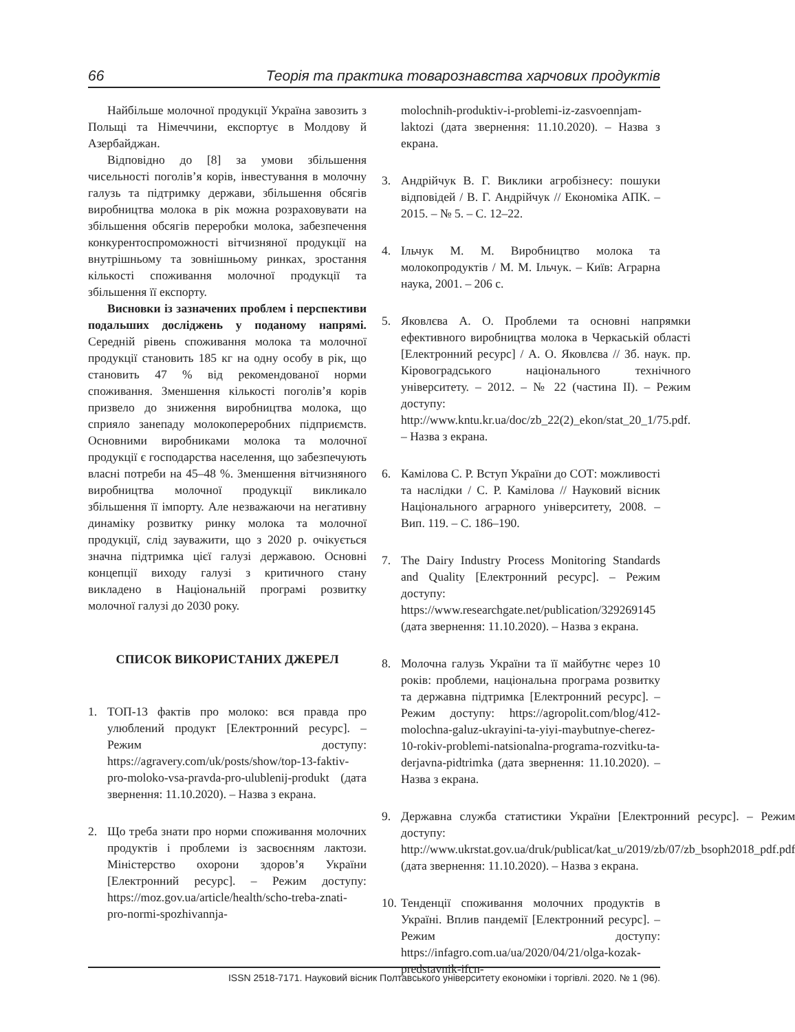66 Теорія та практика товарознавства харчових продуктів
Найбільше молочної продукції Україна завозить з Польщі та Німеччини, експортує в Молдову й Азербайджан.
Відповідно до [8] за умови збільшення чисельності поголів’я корів, інвестування в молочну галузь та підтримку держави, збільшення обсягів виробництва молока в рік можна розраховувати на збільшення обсягів переробки молока, забезпечення конкурентоспроможності вітчизняної продукції на внутрішньому та зовнішньому ринках, зростання кількості споживання молочної продукції та збільшення її експорту.
Висновки із зазначених проблем і перспективи подальших досліджень у поданому напрямі. Середній рівень споживання молока та молочної продукції становить 185 кг на одну особу в рік, що становить 47 % від рекомендованої норми споживання. Зменшення кількості поголів’я корів призвело до зниження виробництва молока, що сприяло занепаду молокопереробних підприємств. Основними виробниками молока та молочної продукції є господарства населення, що забезпечують власні потреби на 45–48 %. Зменшення вітчизняного виробництва молочної продукції викликало збільшення її імпорту. Але незважаючи на негативну динаміку розвитку ринку молока та молочної продукції, слід зауважити, що з 2020 р. очікується значна підтримка цієї галузі державою. Основні концепції виходу галузі з критичного стану викладено в Національній програмі розвитку молочної галузі до 2030 року.
СПИСОК ВИКОРИСТАНИХ ДЖЕРЕЛ
1. ТОП-13 фактів про молоко: вся правда про улюблений продукт [Електронний ресурс]. – Режим доступу: https://agravery.com/uk/posts/show/top-13-faktiv-pro-moloko-vsa-pravda-pro-ulublenij-produkt (дата звернення: 11.10.2020). – Назва з екрана.
2. Що треба знати про норми споживання молочних продуктів і проблеми із засвоєнням лактози. Міністерство охорони здоров’я України [Електронний ресурс]. – Режим доступу: https://moz.gov.ua/article/health/scho-treba-znati-pro-normi-spozhivannja-
molochnih-produktiv-i-problemi-iz-zasvoennjam-laktozi (дата звернення: 11.10.2020). – Назва з екрана.
3. Андрійчук В. Г. Виклики агробізнесу: пошуки відповідей / В. Г. Андрійчук // Економіка АПК. – 2015. – № 5. – С. 12–22.
4. Ільчук М. М. Виробництво молока та молокопродуктів / М. М. Ільчук. – Київ: Аграрна наука, 2001. – 206 с.
5. Яковлєва А. О. Проблеми та основні напрямки ефективного виробництва молока в Черкаській області [Електронний ресурс] / А. О. Яковлєва // Зб. наук. пр. Кіровоградського національного технічного університету. – 2012. – № 22 (частина ІІ). – Режим доступу: http://www.kntu.kr.ua/doc/zb_22(2)_ekon/stat_20_1/75.pdf. – Назва з екрана.
6. Камілова С. Р. Вступ України до СОТ: можливості та наслідки / С. Р. Камілова // Науковий вісник Національного аграрного університету, 2008. – Вип. 119. – С. 186–190.
7. The Dairy Industry Process Monitoring Standards and Quality [Електронний ресурс]. – Режим доступу: https://www.researchgate.net/publication/329269145 (дата звернення: 11.10.2020). – Назва з екрана.
8. Молочна галузь України та її майбутнє через 10 років: проблеми, національна програма розвитку та державна підтримка [Електронний ресурс]. – Режим доступу: https://agropolit.com/blog/412-molochna-galuz-ukrayini-ta-yiyi-maybutnye-cherez-10-rokiv-problemi-natsionalna-programa-rozvitku-ta-derjavna-pidtrimka (дата звернення: 11.10.2020). – Назва з екрана.
9. Державна служба статистики України [Електронний ресурс]. – Режим доступу: http://www.ukrstat.gov.ua/druk/publicat/kat_u/2019/zb/07/zb_bsoph2018_pdf.pdf (дата звернення: 11.10.2020). – Назва з екрана.
10. Тенденції споживання молочних продуктів в Україні. Вплив пандемії [Електронний ресурс]. – Режим доступу: https://infagro.com.ua/ua/2020/04/21/olga-kozak-predstavnik-ifcn-
ISSN 2518-7171. Науковий вісник Полтавського університету економіки і торгівлі. 2020. № 1 (96).